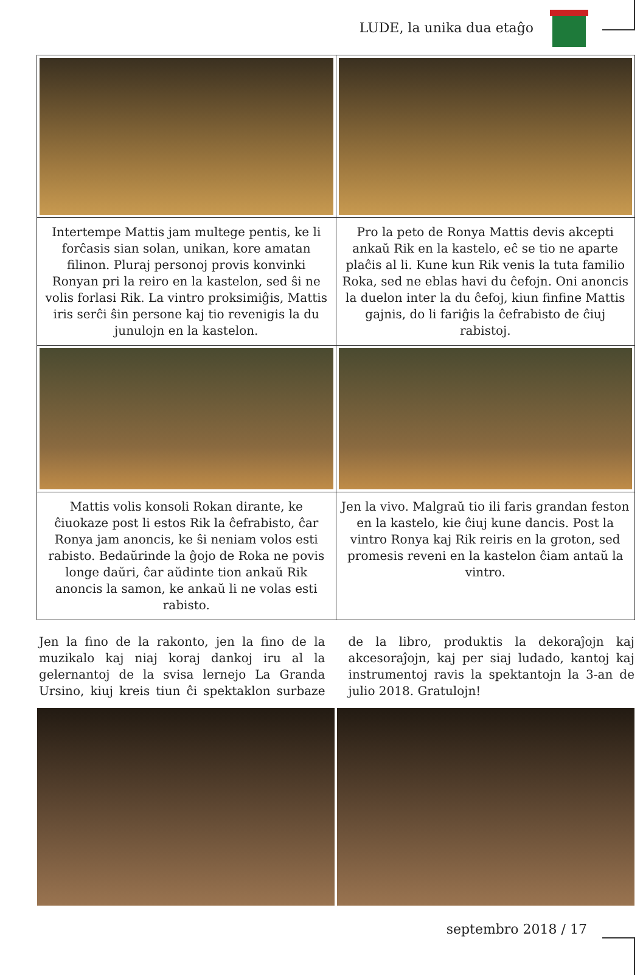LUDE, la unika dua etaĝo
| Intertempe Mattis jam multege pentis, ke li forĉasis sian solan, unikan, kore amatan filinon. Pluraj personoj provis konvinki Ronyan pri la reiro en la kastelon, sed ŝi ne volis forlasi Rik. La vintro proksimiĝis, Mattis iris serĉi ŝin persone kaj tio revenigis la du junulojn en la kastelon. | Pro la peto de Ronya Mattis devis akcepti ankaŭ Rik en la kastelo, eĉ se tio ne aparte plaĉis al li. Kune kun Rik venis la tuta familio Roka, sed ne eblas havi du ĉefojn. Oni anoncis la duelon inter la du ĉefoj, kiun finfine Mattis gajnis, do li fariĝis la ĉefrabisto de ĉiuj rabistoj. |
| Mattis volis konsoli Rokan dirante, ke ĉiuokaze post li estos Rik la ĉefrabisto, ĉar Ronya jam anoncis, ke ŝi neniam volos esti rabisto. Bedaŭrinde la ĝojo de Roka ne povis longe daŭri, ĉar aŭdinte tion ankaŭ Rik anoncis la samon, ke ankaŭ li ne volas esti rabisto. | Jen la vivo. Malgraŭ tio ili faris grandan feston en la kastelo, kie ĉiuj kune dancis. Post la vintro Ronya kaj Rik reiris en la groton, sed promesis reveni en la kastelon ĉiam antaŭ la vintro. |
Jen la fino de la rakonto, jen la fino de la muzikalo kaj niaj koraj dankoj iru al la gelernantoj de la svisa lernejo La Granda Ursino, kiuj kreis tiun ĉi spektaklon surbaze de la libro, produktis la dekoraĵojn kaj akcesoraĵojn, kaj per siaj ludado, kantoj kaj instrumentoj ravis la spektantojn la 3-an de julio 2018. Gratulojn!
septembro 2018 / 17